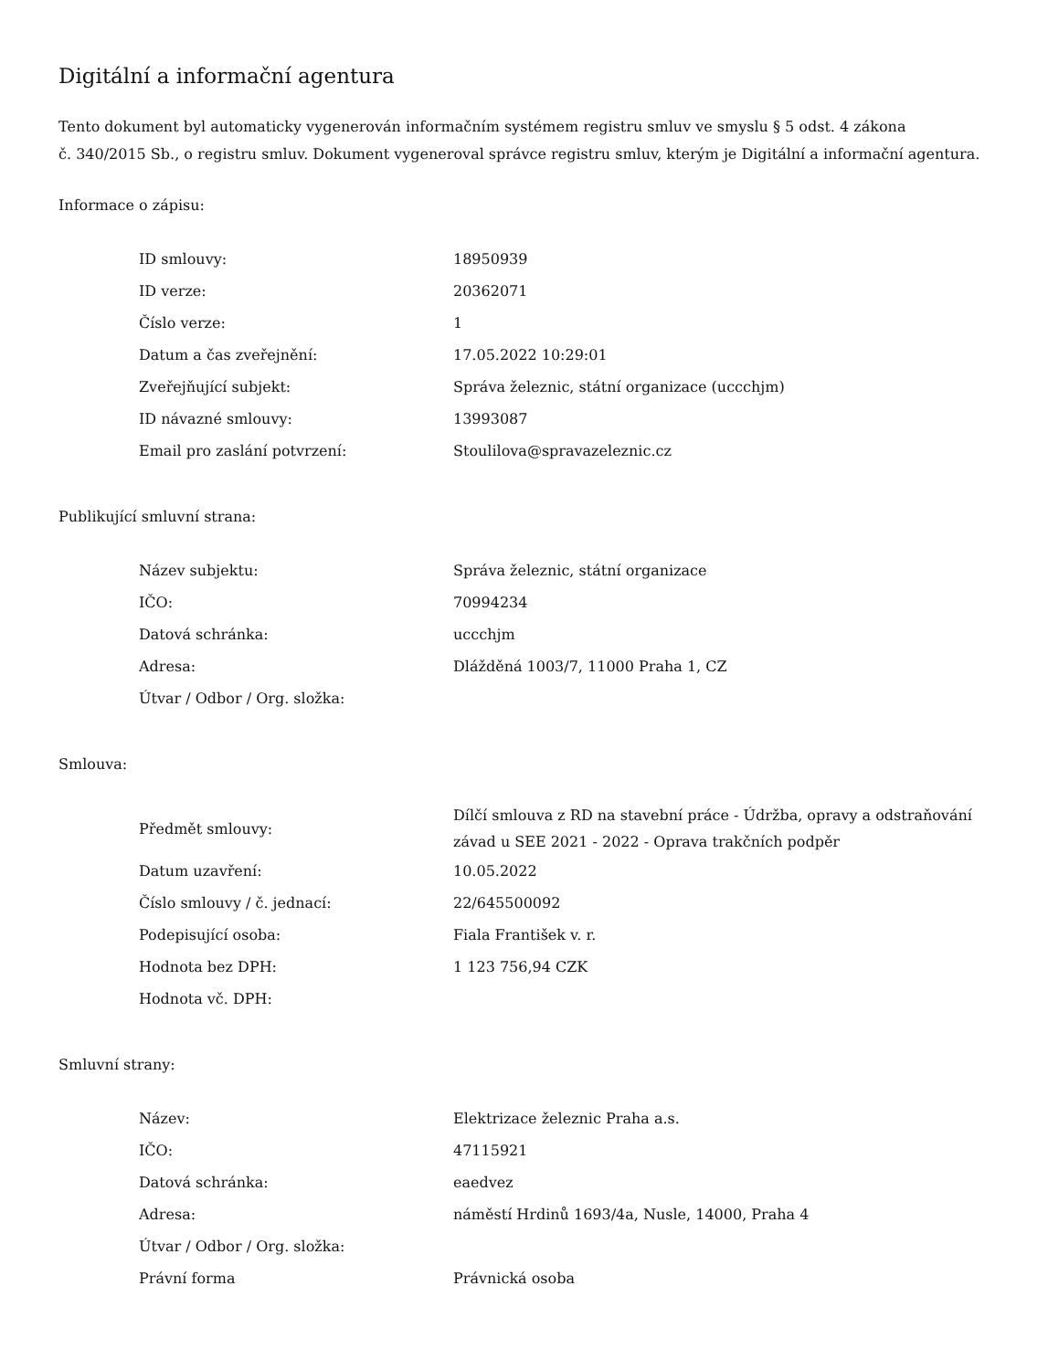Digitální a informační agentura
Tento dokument byl automaticky vygenerován informačním systémem registru smluv ve smyslu § 5 odst. 4 zákona
č. 340/2015 Sb., o registru smluv. Dokument vygeneroval správce registru smluv, kterým je Digitální a informační agentura.
Informace o zápisu:
| ID smlouvy: | 18950939 |
| ID verze: | 20362071 |
| Číslo verze: | 1 |
| Datum a čas zveřejnění: | 17.05.2022 10:29:01 |
| Zveřejňující subjekt: | Správa železnic, státní organizace (uccchjm) |
| ID návazné smlouvy: | 13993087 |
| Email pro zaslání potvrzení: | Stoulilova@spravazeleznic.cz |
Publikující smluvní strana:
| Název subjektu: | Správa železnic, státní organizace |
| IČO: | 70994234 |
| Datová schránka: | uccchjm |
| Adresa: | Dlážděná 1003/7, 11000 Praha 1, CZ |
| Útvar / Odbor / Org. složka: | |
Smlouva:
| Předmět smlouvy: | Dílčí smlouva z RD na stavební práce - Údržba, opravy a odstraňování závad u SEE 2021 - 2022 - Oprava trakčních podpěr |
| Datum uzavření: | 10.05.2022 |
| Číslo smlouvy / č. jednací: | 22/645500092 |
| Podepisující osoba: | Fiala František v. r. |
| Hodnota bez DPH: | 1 123 756,94 CZK |
| Hodnota vč. DPH: | |
Smluvní strany:
| Název: | Elektrizace železnic Praha a.s. |
| IČO: | 47115921 |
| Datová schránka: | eaedvez |
| Adresa: | náměstí Hrdinů 1693/4a, Nusle, 14000, Praha 4 |
| Útvar / Odbor / Org. složka: | |
| Právní forma | Právnická osoba |